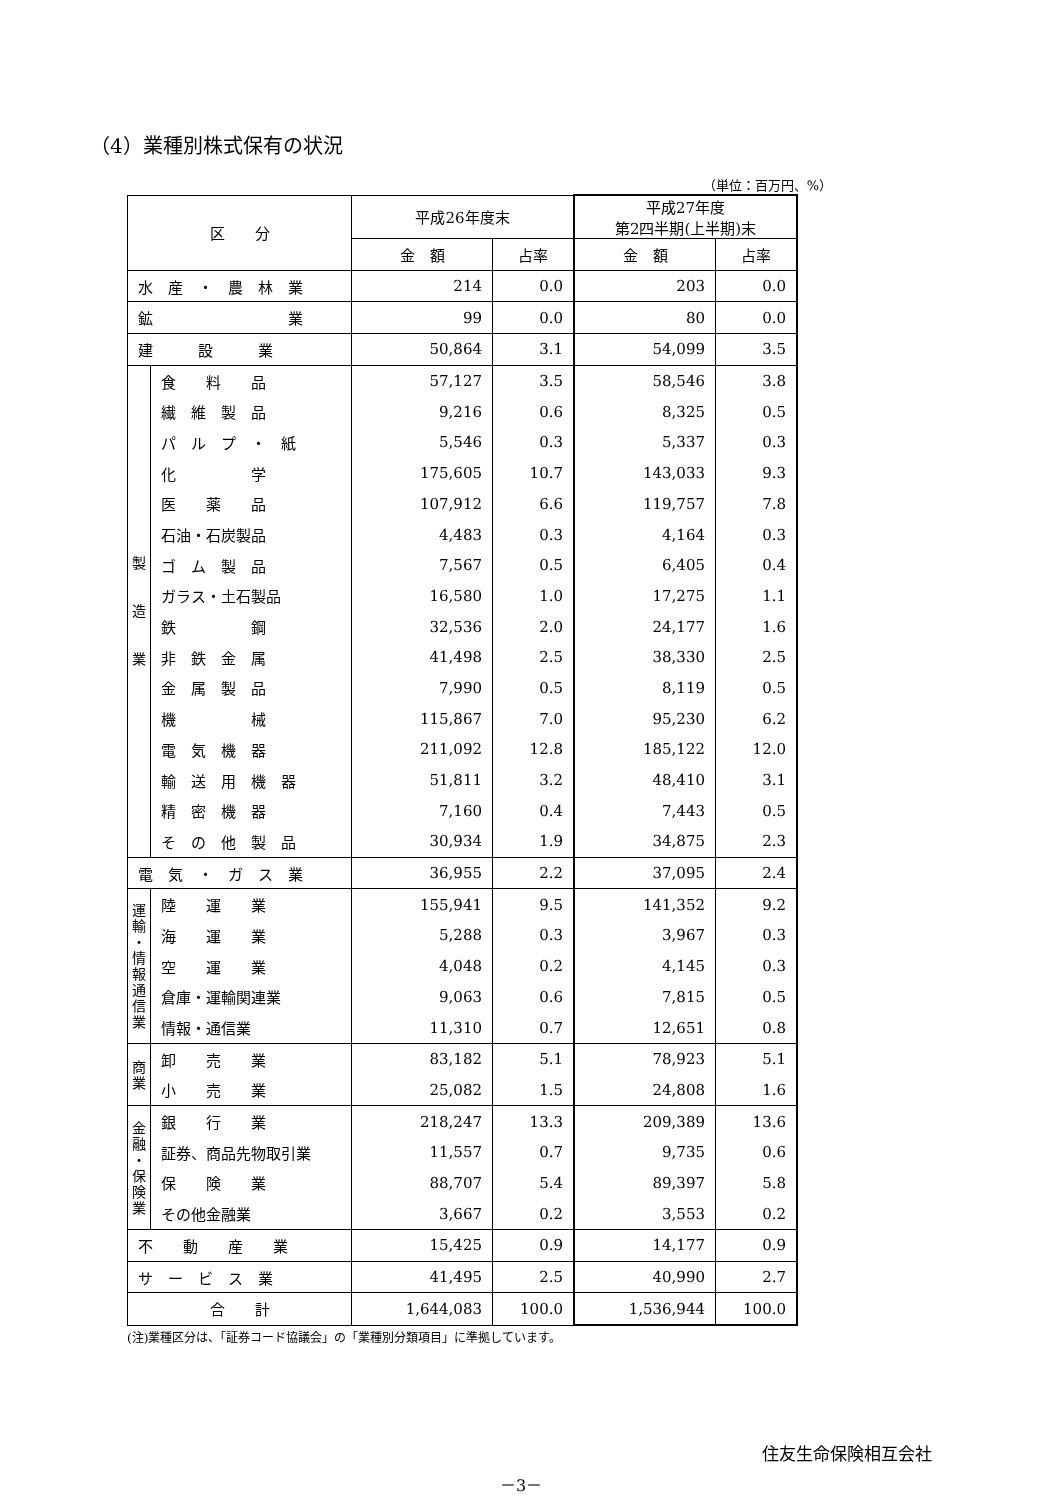（4）業種別株式保有の状況
（単位：百万円、%）
| 区 分 | | 平成26年度末 | | 平成27年度 第2四半期(上半期)末 | |
| --- | --- | --- | --- | --- | --- |
| | | 金 額 | 占率 | 金 額 | 占率 |
| 水 産 ・ 農 林 業 | | 214 | 0.0 | 203 | 0.0 |
| 鉱 業 | | 99 | 0.0 | 80 | 0.0 |
| 建 設 業 | | 50,864 | 3.1 | 54,099 | 3.5 |
| 製 造 業 | 食 料 品 | 57,127 | 3.5 | 58,546 | 3.8 |
| | 繊 維 製 品 | 9,216 | 0.6 | 8,325 | 0.5 |
| | パ ル プ ・ 紙 | 5,546 | 0.3 | 5,337 | 0.3 |
| | 化 学 | 175,605 | 10.7 | 143,033 | 9.3 |
| | 医 薬 品 | 107,912 | 6.6 | 119,757 | 7.8 |
| | 石油・石炭製品 | 4,483 | 0.3 | 4,164 | 0.3 |
| | ゴ ム 製 品 | 7,567 | 0.5 | 6,405 | 0.4 |
| | ガラス・土石製品 | 16,580 | 1.0 | 17,275 | 1.1 |
| | 鉄 鋼 | 32,536 | 2.0 | 24,177 | 1.6 |
| | 非 鉄 金 属 | 41,498 | 2.5 | 38,330 | 2.5 |
| | 金 属 製 品 | 7,990 | 0.5 | 8,119 | 0.5 |
| | 機 械 | 115,867 | 7.0 | 95,230 | 6.2 |
| | 電 気 機 器 | 211,092 | 12.8 | 185,122 | 12.0 |
| | 輸 送 用 機 器 | 51,811 | 3.2 | 48,410 | 3.1 |
| | 精 密 機 器 | 7,160 | 0.4 | 7,443 | 0.5 |
| | そ の 他 製 品 | 30,934 | 1.9 | 34,875 | 2.3 |
| 電 気 ・ ガ ス 業 | | 36,955 | 2.2 | 37,095 | 2.4 |
| 運 輸 ・ 情 報 通 信 業 | 陸 運 業 | 155,941 | 9.5 | 141,352 | 9.2 |
| | 海 運 業 | 5,288 | 0.3 | 3,967 | 0.3 |
| | 空 運 業 | 4,048 | 0.2 | 4,145 | 0.3 |
| | 倉庫・運輸関連業 | 9,063 | 0.6 | 7,815 | 0.5 |
| | 情報・通信業 | 11,310 | 0.7 | 12,651 | 0.8 |
| 商 業 | 卸 売 業 | 83,182 | 5.1 | 78,923 | 5.1 |
| | 小 売 業 | 25,082 | 1.5 | 24,808 | 1.6 |
| 金 融 ・ 保 険 業 | 銀 行 業 | 218,247 | 13.3 | 209,389 | 13.6 |
| | 証券、商品先物取引業 | 11,557 | 0.7 | 9,735 | 0.6 |
| | 保 険 業 | 88,707 | 5.4 | 89,397 | 5.8 |
| | その他金融業 | 3,667 | 0.2 | 3,553 | 0.2 |
| 不 動 産 業 | | 15,425 | 0.9 | 14,177 | 0.9 |
| サ ー ビ ス 業 | | 41,495 | 2.5 | 40,990 | 2.7 |
| 合 計 | | 1,644,083 | 100.0 | 1,536,944 | 100.0 |
(注)業種区分は、「証券コード協議会」の「業種別分類項目」に準拠しています。
住友生命保険相互会社
－3－